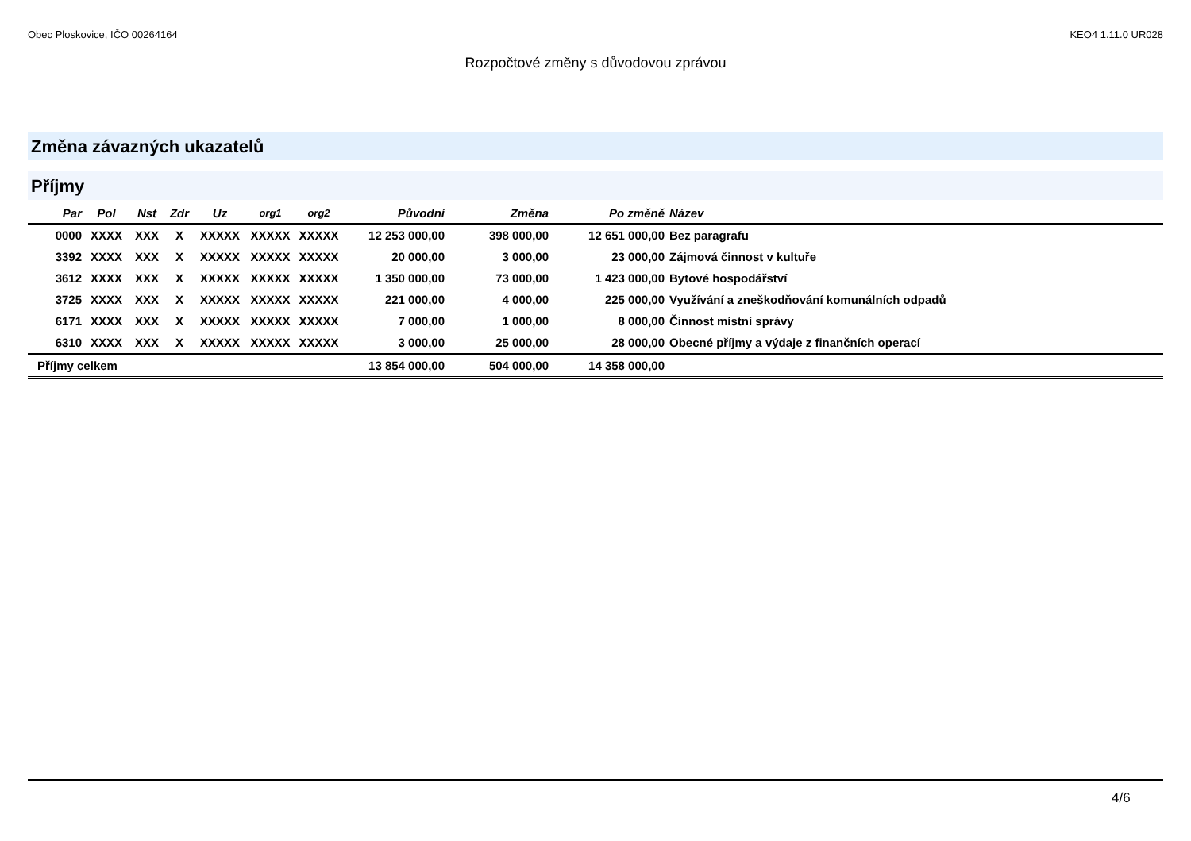Obec Ploskovice, IČO 00264164 KEO4 1.11.0 UR028
Rozpočtové změny s důvodovou zprávou
Změna závazných ukazatelů
Příjmy
| Par | Pol | Nst | Zdr | Uz | org1 | org2 | Původní | Změna | Po změně | Název |
| --- | --- | --- | --- | --- | --- | --- | --- | --- | --- | --- |
| 0000 | XXXX | XXX | X | XXXXX | XXXXX | XXXXX | 12 253 000,00 | 398 000,00 | 12 651 000,00 | Bez paragrafu |
| 3392 | XXXX | XXX | X | XXXXX | XXXXX | XXXXX | 20 000,00 | 3 000,00 | 23 000,00 | Zájmová činnost v kultuře |
| 3612 | XXXX | XXX | X | XXXXX | XXXXX | XXXXX | 1 350 000,00 | 73 000,00 | 1 423 000,00 | Bytové hospodářství |
| 3725 | XXXX | XXX | X | XXXXX | XXXXX | XXXXX | 221 000,00 | 4 000,00 | 225 000,00 | Využívání a zneškodňování komunálních odpadů |
| 6171 | XXXX | XXX | X | XXXXX | XXXXX | XXXXX | 7 000,00 | 1 000,00 | 8 000,00 | Činnost místní správy |
| 6310 | XXXX | XXX | X | XXXXX | XXXXX | XXXXX | 3 000,00 | 25 000,00 | 28 000,00 | Obecné příjmy a výdaje z finančních operací |
| Příjmy celkem | | | | | | | 13 854 000,00 | 504 000,00 | 14 358 000,00 | |
4/6